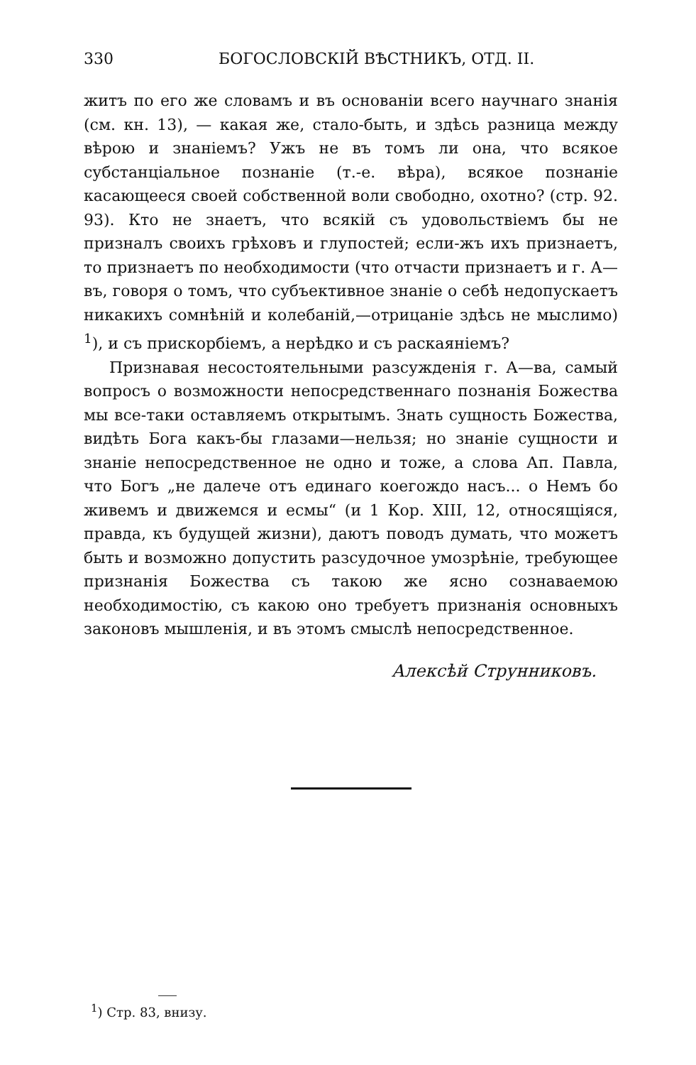330 БОГОСЛОВСКІЙ ВѢСТНИКЪ, ОТД. II.
житъ по его же словамъ и въ основаніи всего научнаго знанія (см. кн. 13), — какая же, стало-быть, и здѣсь разница между вѣрою и знаніемъ? Ужъ не въ томъ ли она, что всякое субстанціальное познаніе (т.-е. вѣра), всякое познаніе касающееся своей собственной воли свободно, охотно? (стр. 92. 93). Кто не знаетъ, что всякій съ удовольствіемъ бы не призналъ своихъ грѣховъ и глупостей; если-жъ ихъ признаетъ, то признаетъ по необходимости (что отчасти признаетъ и г. А—въ, говоря о томъ, что субъективное знаніе о себѣ недопускаетъ никакихъ сомнѣній и колебаній,—отрицаніе здѣсь не мыслимо) <sup>1</sup>), и съ прискорбіемъ, а нерѣдко и съ раскаяніемъ?
Признавая несостоятельными разсужденія г. А—ва, самый вопросъ о возможности непосредственнаго познанія Божества мы все-таки оставляемъ открытымъ. Знать сущность Божества, видѣть Бога какъ-бы глазами—нельзя; но знаніе сущности и знаніе непосредственное не одно и тоже, а слова Ап. Павла, что Богъ „не далече отъ единаго коегождо насъ... о Немъ бо живемъ и движемся и есмы“ (и 1 Кор. XIII, 12, относящіяся, правда, къ будущей жизни), даютъ поводъ думать, что можетъ быть и возможно допустить разсудочное умозрѣніе, требующее признанія Божества съ такою же ясно сознаваемою необходимостію, съ какою оно требуетъ признанія основныхъ законовъ мышленія, и въ этомъ смыслѣ непосредственное.
Алексѣй Струнниковъ.
<sup>1</sup>) Стр. 83, внизу.